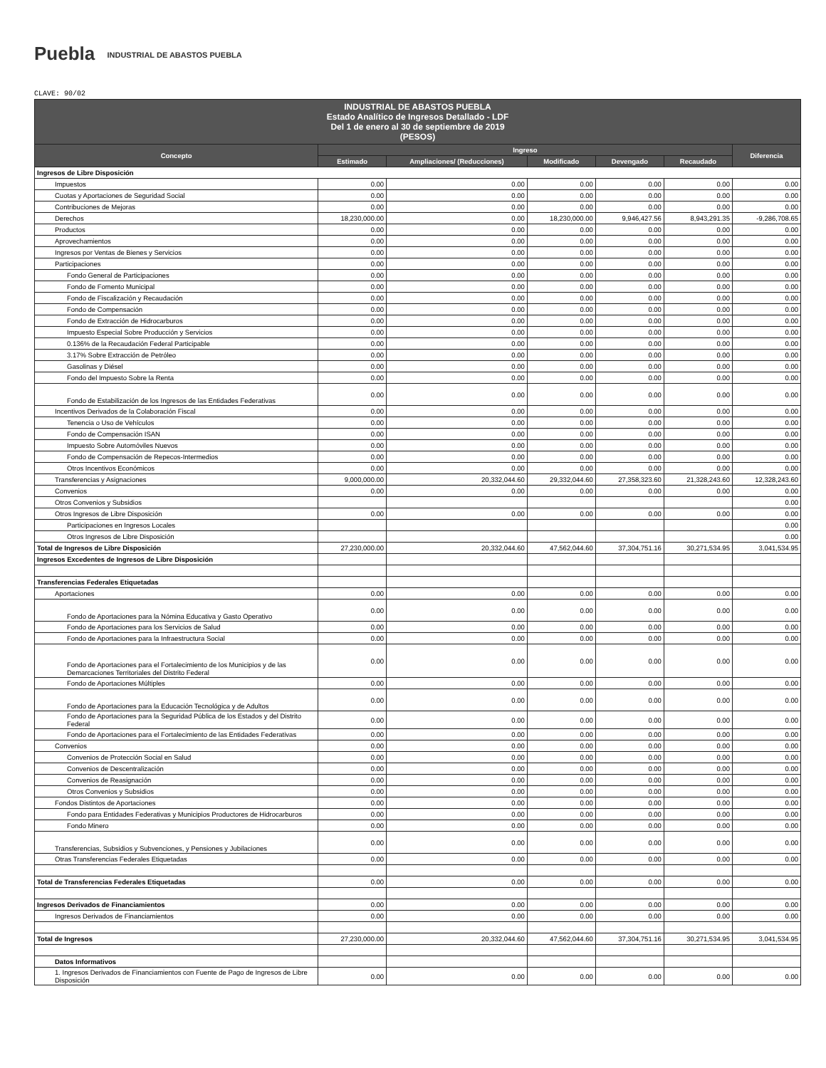Puebla INDUSTRIAL DE ABASTOS PUEBLA
CLAVE: 90/02
| INDUSTRIAL DE ABASTOS PUEBLA Estado Analítico de Ingresos Detallado - LDF Del 1 de enero al 30 de septiembre de 2019 (PESOS) | | | | | | |
| Concepto | Ingreso | | | | | Diferencia |
| | Estimado | Ampliaciones/ (Reducciones) | Modificado | Devengado | Recaudado | |
| Ingresos de Libre Disposición | | | | | | |
| Impuestos | 0.00 | 0.00 | 0.00 | 0.00 | 0.00 | 0.00 |
| Cuotas y Aportaciones de Seguridad Social | 0.00 | 0.00 | 0.00 | 0.00 | 0.00 | 0.00 |
| Contribuciones de Mejoras | 0.00 | 0.00 | 0.00 | 0.00 | 0.00 | 0.00 |
| Derechos | 18,230,000.00 | 0.00 | 18,230,000.00 | 9,946,427.56 | 8,943,291.35 | -9,286,708.65 |
| Productos | 0.00 | 0.00 | 0.00 | 0.00 | 0.00 | 0.00 |
| Aprovechamientos | 0.00 | 0.00 | 0.00 | 0.00 | 0.00 | 0.00 |
| Ingresos por Ventas de Bienes y Servicios | 0.00 | 0.00 | 0.00 | 0.00 | 0.00 | 0.00 |
| Participaciones | 0.00 | 0.00 | 0.00 | 0.00 | 0.00 | 0.00 |
| Fondo General de Participaciones | 0.00 | 0.00 | 0.00 | 0.00 | 0.00 | 0.00 |
| Fondo de Fomento Municipal | 0.00 | 0.00 | 0.00 | 0.00 | 0.00 | 0.00 |
| Fondo de Fiscalización y Recaudación | 0.00 | 0.00 | 0.00 | 0.00 | 0.00 | 0.00 |
| Fondo de Compensación | 0.00 | 0.00 | 0.00 | 0.00 | 0.00 | 0.00 |
| Fondo de Extracción de Hidrocarburos | 0.00 | 0.00 | 0.00 | 0.00 | 0.00 | 0.00 |
| Impuesto Especial Sobre Producción y Servicios | 0.00 | 0.00 | 0.00 | 0.00 | 0.00 | 0.00 |
| 0.136% de la Recaudación Federal Participable | 0.00 | 0.00 | 0.00 | 0.00 | 0.00 | 0.00 |
| 3.17% Sobre Extracción de Petróleo | 0.00 | 0.00 | 0.00 | 0.00 | 0.00 | 0.00 |
| Gasolinas y Diésel | 0.00 | 0.00 | 0.00 | 0.00 | 0.00 | 0.00 |
| Fondo del Impuesto Sobre la Renta | 0.00 | 0.00 | 0.00 | 0.00 | 0.00 | 0.00 |
| Fondo de Estabilización de los Ingresos de las Entidades Federativas | 0.00 | 0.00 | 0.00 | 0.00 | 0.00 | 0.00 |
| Incentivos Derivados de la Colaboración Fiscal | 0.00 | 0.00 | 0.00 | 0.00 | 0.00 | 0.00 |
| Tenencia o Uso de Vehículos | 0.00 | 0.00 | 0.00 | 0.00 | 0.00 | 0.00 |
| Fondo de Compensación ISAN | 0.00 | 0.00 | 0.00 | 0.00 | 0.00 | 0.00 |
| Impuesto Sobre Automóviles Nuevos | 0.00 | 0.00 | 0.00 | 0.00 | 0.00 | 0.00 |
| Fondo de Compensación de Repecos-Intermedios | 0.00 | 0.00 | 0.00 | 0.00 | 0.00 | 0.00 |
| Otros Incentivos Económicos | 0.00 | 0.00 | 0.00 | 0.00 | 0.00 | 0.00 |
| Transferencias y Asignaciones | 9,000,000.00 | 20,332,044.60 | 29,332,044.60 | 27,358,323.60 | 21,328,243.60 | 12,328,243.60 |
| Convenios | 0.00 | 0.00 | 0.00 | 0.00 | 0.00 | 0.00 |
| Otros Convenios y Subsidios | | | | | | 0.00 |
| Otros Ingresos de Libre Disposición | 0.00 | 0.00 | 0.00 | 0.00 | 0.00 | 0.00 |
| Participaciones en Ingresos Locales | | | | | | 0.00 |
| Otros Ingresos de Libre Disposición | | | | | | 0.00 |
| Total de Ingresos de Libre Disposición | 27,230,000.00 | 20,332,044.60 | 47,562,044.60 | 37,304,751.16 | 30,271,534.95 | 3,041,534.95 |
| Ingresos Excedentes de Ingresos de Libre Disposición | | | | | | |
| Transferencias Federales Etiquetadas | | | | | | |
| Aportaciones | 0.00 | 0.00 | 0.00 | 0.00 | 0.00 | 0.00 |
| Fondo de Aportaciones para la Nómina Educativa y Gasto Operativo | 0.00 | 0.00 | 0.00 | 0.00 | 0.00 | 0.00 |
| Fondo de Aportaciones para los Servicios de Salud | 0.00 | 0.00 | 0.00 | 0.00 | 0.00 | 0.00 |
| Fondo de Aportaciones para la Infraestructura Social | 0.00 | 0.00 | 0.00 | 0.00 | 0.00 | 0.00 |
| Fondo de Aportaciones para el Fortalecimiento de los Municipios y de las Demarcaciones Territoriales del Distrito Federal | 0.00 | 0.00 | 0.00 | 0.00 | 0.00 | 0.00 |
| Fondo de Aportaciones Múltiples | 0.00 | 0.00 | 0.00 | 0.00 | 0.00 | 0.00 |
| Fondo de Aportaciones para la Educación Tecnológica y de Adultos | 0.00 | 0.00 | 0.00 | 0.00 | 0.00 | 0.00 |
| Fondo de Aportaciones para la Seguridad Pública de los Estados y del Distrito Federal | 0.00 | 0.00 | 0.00 | 0.00 | 0.00 | 0.00 |
| Fondo de Aportaciones para el Fortalecimiento de las Entidades Federativas | 0.00 | 0.00 | 0.00 | 0.00 | 0.00 | 0.00 |
| Convenios | 0.00 | 0.00 | 0.00 | 0.00 | 0.00 | 0.00 |
| Convenios de Protección Social en Salud | 0.00 | 0.00 | 0.00 | 0.00 | 0.00 | 0.00 |
| Convenios de Descentralización | 0.00 | 0.00 | 0.00 | 0.00 | 0.00 | 0.00 |
| Convenios de Reasignación | 0.00 | 0.00 | 0.00 | 0.00 | 0.00 | 0.00 |
| Otros Convenios y Subsidios | 0.00 | 0.00 | 0.00 | 0.00 | 0.00 | 0.00 |
| Fondos Distintos de Aportaciones | 0.00 | 0.00 | 0.00 | 0.00 | 0.00 | 0.00 |
| Fondo para Entidades Federativas y Municipios Productores de Hidrocarburos | 0.00 | 0.00 | 0.00 | 0.00 | 0.00 | 0.00 |
| Fondo Minero | 0.00 | 0.00 | 0.00 | 0.00 | 0.00 | 0.00 |
| Transferencias, Subsidios y Subvenciones, y Pensiones y Jubilaciones | 0.00 | 0.00 | 0.00 | 0.00 | 0.00 | 0.00 |
| Otras Transferencias Federales Etiquetadas | 0.00 | 0.00 | 0.00 | 0.00 | 0.00 | 0.00 |
| Total de Transferencias Federales Etiquetadas | 0.00 | 0.00 | 0.00 | 0.00 | 0.00 | 0.00 |
| Ingresos Derivados de Financiamientos | 0.00 | 0.00 | 0.00 | 0.00 | 0.00 | 0.00 |
| Ingresos Derivados de Financiamientos | 0.00 | 0.00 | 0.00 | 0.00 | 0.00 | 0.00 |
| Total de Ingresos | 27,230,000.00 | 20,332,044.60 | 47,562,044.60 | 37,304,751.16 | 30,271,534.95 | 3,041,534.95 |
| Datos Informativos | | | | | | |
| 1. Ingresos Derivados de Financiamientos con Fuente de Pago de Ingresos de Libre Disposición | 0.00 | 0.00 | 0.00 | 0.00 | 0.00 | 0.00 |